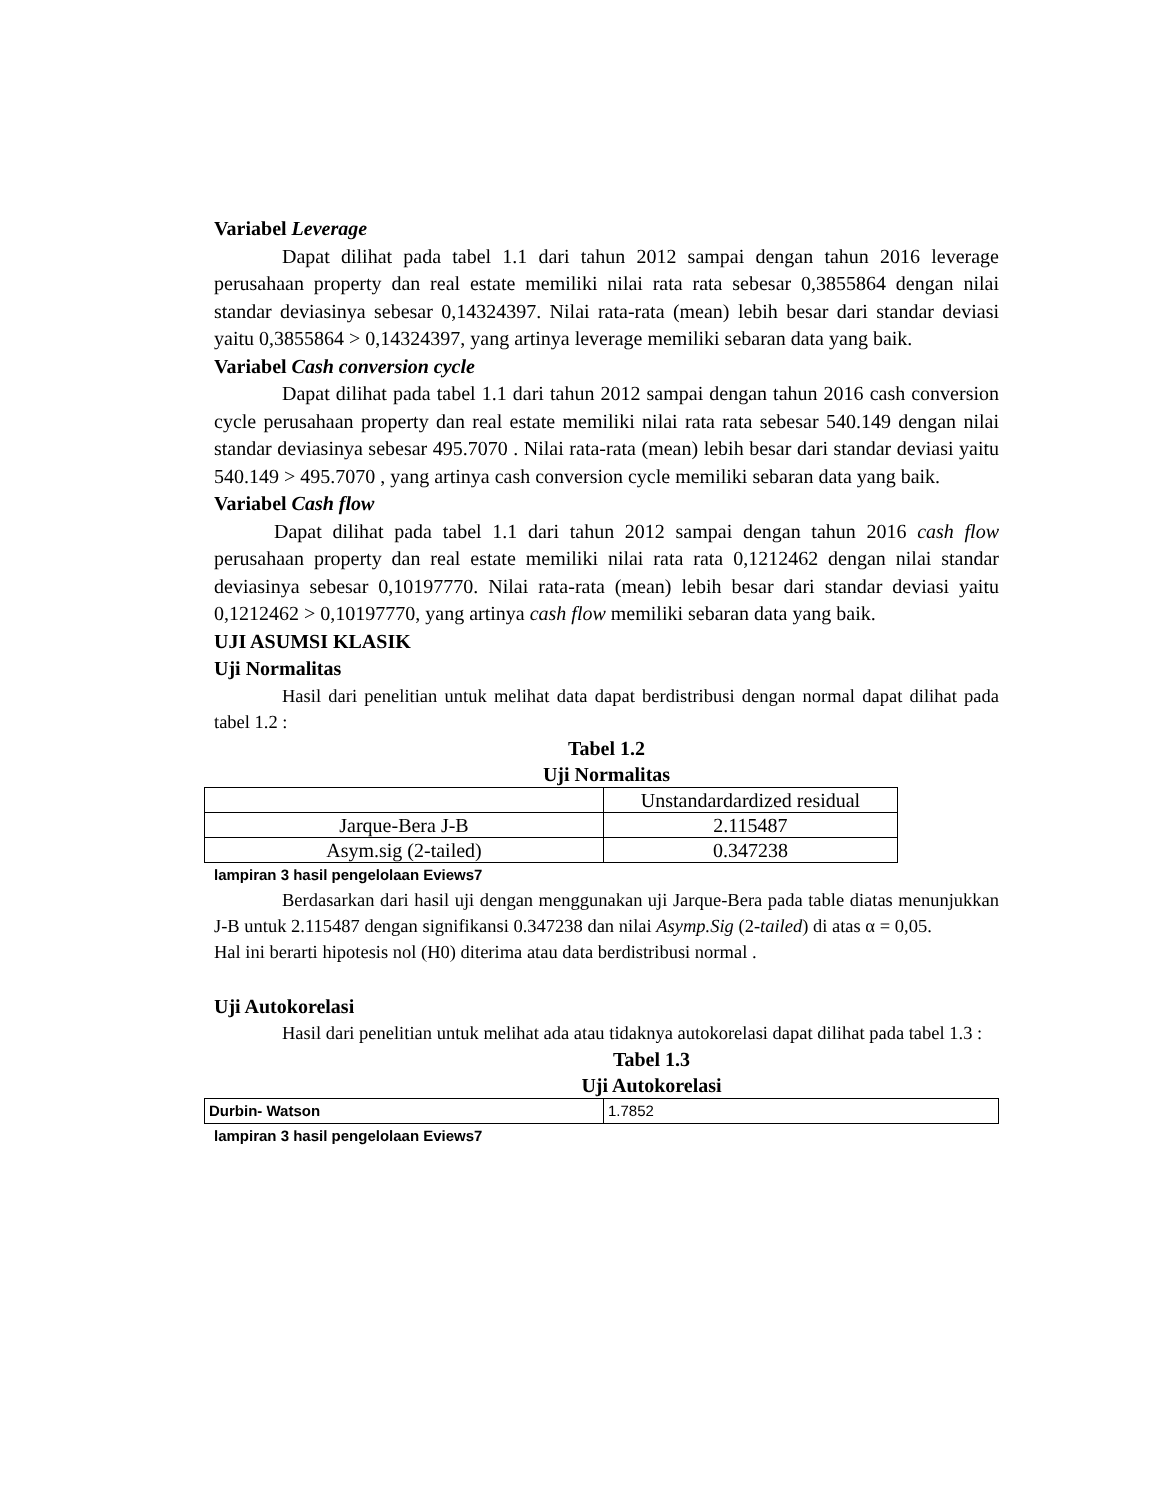Variabel Leverage
Dapat dilihat pada tabel 1.1 dari tahun 2012 sampai dengan tahun 2016 leverage perusahaan property dan real estate memiliki nilai rata rata sebesar 0,3855864 dengan nilai standar deviasinya sebesar 0,14324397. Nilai rata-rata (mean) lebih besar dari standar deviasi yaitu 0,3855864 > 0,14324397, yang artinya leverage memiliki sebaran data yang baik.
Variabel Cash conversion cycle
Dapat dilihat pada tabel 1.1 dari tahun 2012 sampai dengan tahun 2016 cash conversion cycle perusahaan property dan real estate memiliki nilai rata rata sebesar 540.149 dengan nilai standar deviasinya sebesar 495.7070 . Nilai rata-rata (mean) lebih besar dari standar deviasi yaitu 540.149 > 495.7070 , yang artinya cash conversion cycle memiliki sebaran data yang baik.
Variabel Cash flow
Dapat dilihat pada tabel 1.1 dari tahun 2012 sampai dengan tahun 2016 cash flow perusahaan property dan real estate memiliki nilai rata rata 0,1212462 dengan nilai standar deviasinya sebesar 0,10197770. Nilai rata-rata (mean) lebih besar dari standar deviasi yaitu 0,1212462 > 0,10197770, yang artinya cash flow memiliki sebaran data yang baik.
UJI ASUMSI KLASIK
Uji Normalitas
Hasil dari penelitian untuk melihat data dapat berdistribusi dengan normal dapat dilihat pada tabel 1.2 :
Tabel 1.2
Uji Normalitas
| | Unstandardardized residual |
| Jarque-Bera J-B | 2.115487 |
| Asym.sig (2-tailed) | 0.347238 |
lampiran 3 hasil pengelolaan Eviews7
Berdasarkan dari hasil uji dengan menggunakan uji Jarque-Bera pada table diatas menunjukkan J-B untuk 2.115487 dengan signifikansi 0.347238 dan nilai Asymp.Sig (2-tailed) di atas α = 0,05.
Hal ini berarti hipotesis nol (H0) diterima atau data berdistribusi normal .
Uji Autokorelasi
Hasil dari penelitian untuk melihat ada atau tidaknya autokorelasi dapat dilihat pada tabel 1.3 :
Tabel 1.3
Uji Autokorelasi
| Durbin- Watson | 1.7852 |
lampiran 3 hasil pengelolaan Eviews7